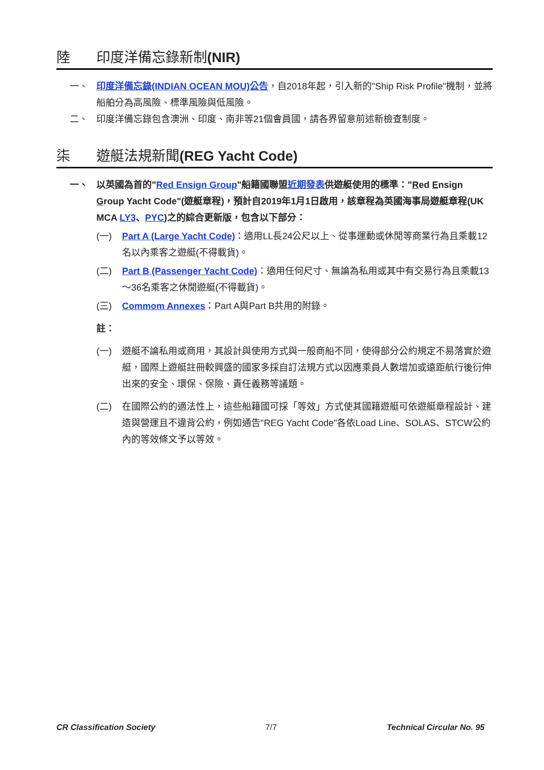陸 印度洋備忘錄新制(NIR)
一、 印度洋備忘錄(INDIAN OCEAN MOU)公告，自2018年起，引入新的"Ship Risk Profile"機制，並將船舶分為高風險、標準風險與低風險。
二、 印度洋備忘錄包含澳洲、印度、南非等21個會員國，請各界留意前述新檢查制度。
柒 遊艇法規新聞(REG Yacht Code)
一、 以英國為首的"Red Ensign Group"船籍國聯盟近期發表供遊艇使用的標準："Red Ensign Group Yacht Code"(遊艇章程)，預計自2019年1月1日啟用，該章程為英國海事局遊艇章程(UK MCA LY3、PYC)之的綜合更新版，包含以下部分：
(一) Part A (Large Yacht Code)：適用LL長24公尺以上、從事運動或休閒等商業行為且乘載12名以內乘客之遊艇(不得載貨)。
(二) Part B (Passenger Yacht Code)：適用任何尺寸、無論為私用或其中有交易行為且乘載13～36名乘客之休閒遊艇(不得載貨)。
(三) Commom Annexes：Part A與Part B共用的附錄。
註：
(一) 遊艇不論私用或商用，其設計與使用方式與一般商船不同，使得部分公約規定不易落實於遊艇，國際上遊艇註冊較興盛的國家多採自訂法規方式以因應乘員人數增加或遠距航行後衍伸出來的安全、環保、保險、責任義務等議題。
(二) 在國際公約的適法性上，這些船籍國可採「等效」方式使其國籍遊艇可依遊艇章程設計、建造與營運且不違背公約，例如通告"REG Yacht Code"各依Load Line、SOLAS、STCW公約內的等效條文予以等效。
CR Classification Society 7/7 Technical Circular No. 95